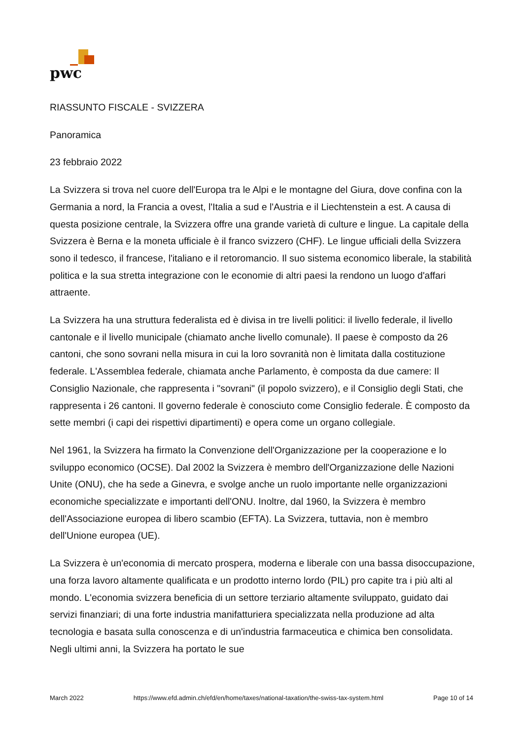pwc
RIASSUNTO FISCALE - SVIZZERA
Panoramica
23 febbraio 2022
La Svizzera si trova nel cuore dell'Europa tra le Alpi e le montagne del Giura, dove confina con la Germania a nord, la Francia a ovest, l'Italia a sud e l'Austria e il Liechtenstein a est. A causa di questa posizione centrale, la Svizzera offre una grande varietà di culture e lingue. La capitale della Svizzera è Berna e la moneta ufficiale è il franco svizzero (CHF). Le lingue ufficiali della Svizzera sono il tedesco, il francese, l'italiano e il retoromancio. Il suo sistema economico liberale, la stabilità politica e la sua stretta integrazione con le economie di altri paesi la rendono un luogo d'affari attraente.
La Svizzera ha una struttura federalista ed è divisa in tre livelli politici: il livello federale, il livello cantonale e il livello municipale (chiamato anche livello comunale). Il paese è composto da 26 cantoni, che sono sovrani nella misura in cui la loro sovranità non è limitata dalla costituzione federale. L'Assemblea federale, chiamata anche Parlamento, è composta da due camere: Il Consiglio Nazionale, che rappresenta i "sovrani" (il popolo svizzero), e il Consiglio degli Stati, che rappresenta i 26 cantoni. Il governo federale è conosciuto come Consiglio federale. È composto da sette membri (i capi dei rispettivi dipartimenti) e opera come un organo collegiale.
Nel 1961, la Svizzera ha firmato la Convenzione dell'Organizzazione per la cooperazione e lo sviluppo economico (OCSE). Dal 2002 la Svizzera è membro dell'Organizzazione delle Nazioni Unite (ONU), che ha sede a Ginevra, e svolge anche un ruolo importante nelle organizzazioni economiche specializzate e importanti dell'ONU. Inoltre, dal 1960, la Svizzera è membro dell'Associazione europea di libero scambio (EFTA). La Svizzera, tuttavia, non è membro dell'Unione europea (UE).
La Svizzera è un'economia di mercato prospera, moderna e liberale con una bassa disoccupazione, una forza lavoro altamente qualificata e un prodotto interno lordo (PIL) pro capite tra i più alti al mondo. L'economia svizzera beneficia di un settore terziario altamente sviluppato, guidato dai servizi finanziari; di una forte industria manifatturiera specializzata nella produzione ad alta tecnologia e basata sulla conoscenza e di un'industria farmaceutica e chimica ben consolidata. Negli ultimi anni, la Svizzera ha portato le sue
March 2022 https://www.efd.admin.ch/efd/en/home/taxes/national-taxation/the-swiss-tax-system.html Page 10 of 14